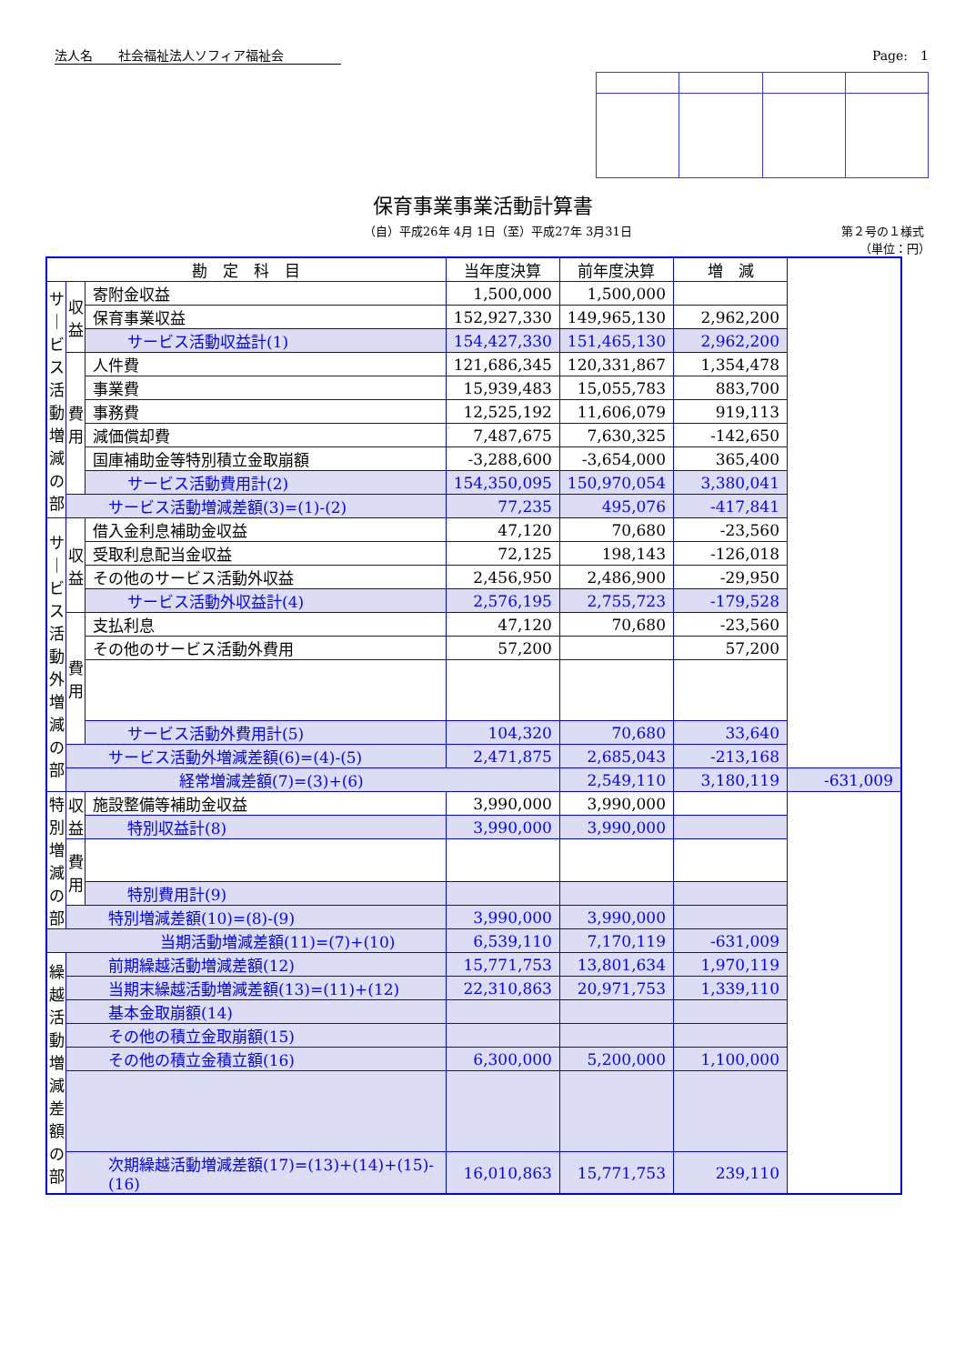法人名　　社会福祉法人ソフィア福祉会 Page:　1
保育事業事業活動計算書
（自）平成26年 4月 1日（至）平成27年 3月31日 第２号の１様式
（単位：円）
| 勘 定 科 目 | | | 当年度決算 | 前年度決算 | 増 減 | |
| --- | --- | --- | --- | --- | --- | --- |
| サ｜ビス活動増減の部 | 収益 | 寄附金収益 | 1,500,000 | 1,500,000 | | |
| | | 保育事業収益 | 152,927,330 | 149,965,130 | 2,962,200 | |
| | | サービス活動収益計(1) | 154,427,330 | 151,465,130 | 2,962,200 | |
| | 費用 | 人件費 | 121,686,345 | 120,331,867 | 1,354,478 | |
| | | 事業費 | 15,939,483 | 15,055,783 | 883,700 | |
| | | 事務費 | 12,525,192 | 11,606,079 | 919,113 | |
| | | 減価償却費 | 7,487,675 | 7,630,325 | -142,650 | |
| | | 国庫補助金等特別積立金取崩額 | -3,288,600 | -3,654,000 | 365,400 | |
| | | サービス活動費用計(2) | 154,350,095 | 150,970,054 | 3,380,041 | |
| | サービス活動増減差額(3)=(1)-(2) | | 77,235 | 495,076 | -417,841 | |
| サ｜ビス活動外増減の部 | 収益 | 借入金利息補助金収益 | 47,120 | 70,680 | -23,560 | |
| | | 受取利息配当金収益 | 72,125 | 198,143 | -126,018 | |
| | | その他のサービス活動外収益 | 2,456,950 | 2,486,900 | -29,950 | |
| | | サービス活動外収益計(4) | 2,576,195 | 2,755,723 | -179,528 | |
| | 費用 | 支払利息 | 47,120 | 70,680 | -23,560 | |
| | | その他のサービス活動外費用 | 57,200 | | 57,200 | |
| | | サービス活動外費用計(5) | 104,320 | 70,680 | 33,640 | |
| | サービス活動外増減差額(6)=(4)-(5) | | 2,471,875 | 2,685,043 | -213,168 | |
| | 経常増減差額(7)=(3)+(6) | | | 2,549,110 | 3,180,119 | -631,009 |
| 特別増減の部 | 収益 | 施設整備等補助金収益 | 3,990,000 | 3,990,000 | | |
| | | 特別収益計(8) | 3,990,000 | 3,990,000 | | |
| | 費用 | | | | | |
| | | 特別費用計(9) | | | | |
| | 特別増減差額(10)=(8)-(9) | | 3,990,000 | 3,990,000 | | |
| 当期活動増減差額(11)=(7)+(10) | | | 6,539,110 | 7,170,119 | -631,009 | |
| 繰越活動増減差額の部 | 前期繰越活動増減差額(12) | | 15,771,753 | 13,801,634 | 1,970,119 | |
| | 当期末繰越活動増減差額(13)=(11)+(12) | | 22,310,863 | 20,971,753 | 1,339,110 | |
| | 基本金取崩額(14) | | | | | |
| | その他の積立金取崩額(15) | | | | | |
| | その他の積立金積立額(16) | | 6,300,000 | 5,200,000 | 1,100,000 | |
| | 次期繰越活動増減差額(17)=(13)+(14)+(15)-(16) | | 16,010,863 | 15,771,753 | 239,110 | |